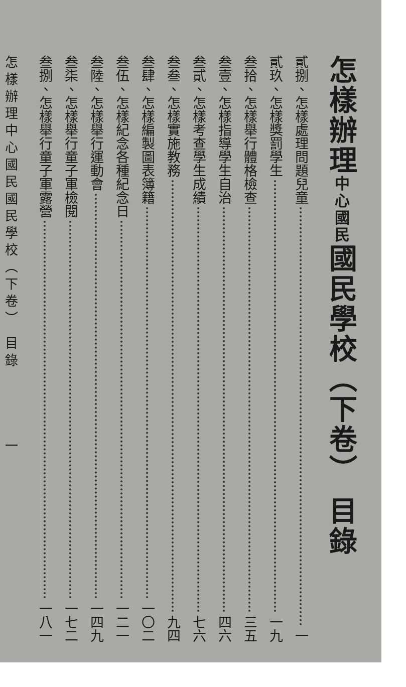怎樣辦理中心國民國民學校（下卷） 目錄
貳捌、怎樣處理問題兒童 一
貳玖、怎樣獎罰學生 一九
叁拾、怎樣舉行體格檢查 三五
叁壹、怎樣指導學生自治 四六
叁貳、怎樣考查學生成績 七六
叁叁、怎樣實施教務 九四
叁肆、怎樣編製圖表簿籍 一〇二
叁伍、怎樣紀念各種紀念日 一二一
叁陸、怎樣舉行運動會 一四九
叁柒、怎樣舉行童子軍檢閱 一七二
叁捌、怎樣舉行童子軍露營 一八一
怎樣辦理中心國民國民學校（下卷） 目錄　　　　一